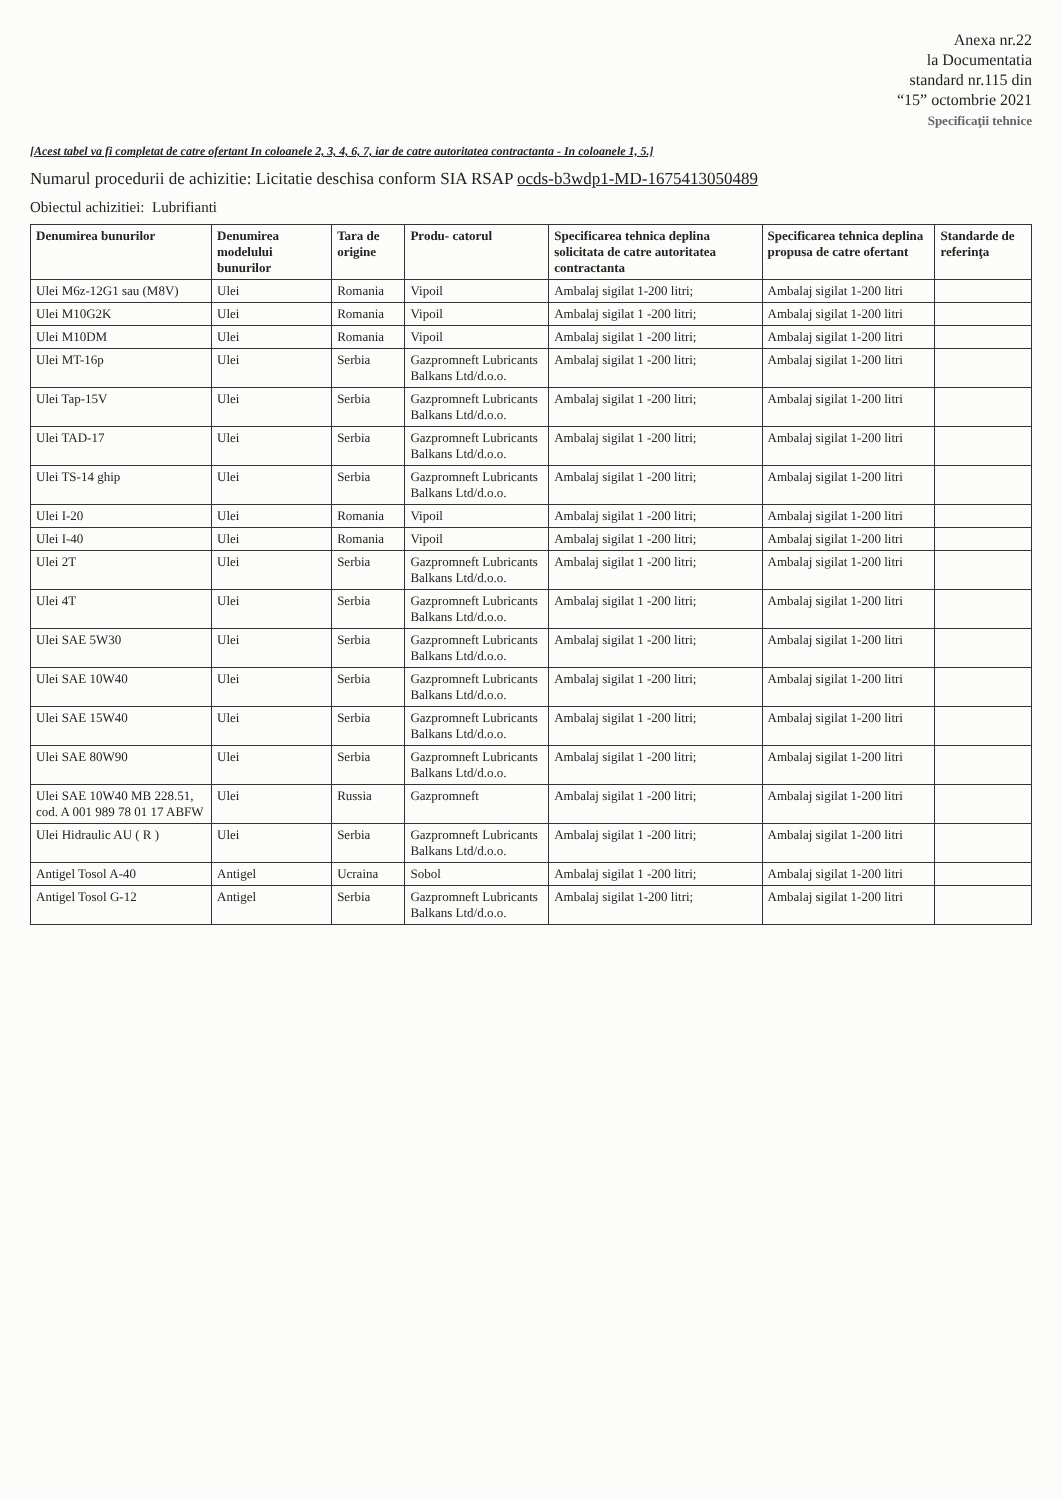Anexa nr.22
la Documentatia
standard nr.115 din
“15” octombrie 2021
Specificaţii tehnice
[Acest tabel va fi completat de catre ofertant In coloanele 2, 3, 4, 6, 7, iar de catre autoritatea contractanta - In coloanele 1, 5.]
Numarul procedurii de achizitie: Licitatie deschisa conform SIA RSAP ocds-b3wdp1-MD-1675413050489
Obiectul achizitiei: Lubrifianti
| Denumirea bunurilor | Denumirea modelului bunurilor | Tara de origine | Produ- catorul | Specificarea tehnica deplina solicitata de catre autoritatea contractanta | Specificarea tehnica deplina propusa de catre ofertant | Standarde de referinţa |
| --- | --- | --- | --- | --- | --- | --- |
| Ulei M6z-12G1 sau (M8V) | Ulei | Romania | Vipoil | Ambalaj sigilat 1-200 litri; | Ambalaj sigilat 1-200 litri | |
| Ulei M10G2K | Ulei | Romania | Vipoil | Ambalaj sigilat 1 -200 litri; | Ambalaj sigilat 1-200 litri | |
| Ulei M10DM | Ulei | Romania | Vipoil | Ambalaj sigilat 1 -200 litri; | Ambalaj sigilat 1-200 litri | |
| Ulei MT-16p | Ulei | Serbia | Gazpromneft Lubricants Balkans Ltd/d.o.o. | Ambalaj sigilat 1 -200 litri; | Ambalaj sigilat 1-200 litri | |
| Ulei Tap-15V | Ulei | Serbia | Gazpromneft Lubricants Balkans Ltd/d.o.o. | Ambalaj sigilat 1 -200 litri; | Ambalaj sigilat 1-200 litri | |
| Ulei TAD-17 | Ulei | Serbia | Gazpromneft Lubricants Balkans Ltd/d.o.o. | Ambalaj sigilat 1 -200 litri; | Ambalaj sigilat 1-200 litri | |
| Ulei TS-14 ghip | Ulei | Serbia | Gazpromneft Lubricants Balkans Ltd/d.o.o. | Ambalaj sigilat 1 -200 litri; | Ambalaj sigilat 1-200 litri | |
| Ulei I-20 | Ulei | Romania | Vipoil | Ambalaj sigilat 1 -200 litri; | Ambalaj sigilat 1-200 litri | |
| Ulei I-40 | Ulei | Romania | Vipoil | Ambalaj sigilat 1 -200 litri; | Ambalaj sigilat 1-200 litri | |
| Ulei 2T | Ulei | Serbia | Gazpromneft Lubricants Balkans Ltd/d.o.o. | Ambalaj sigilat 1 -200 litri; | Ambalaj sigilat 1-200 litri | |
| Ulei 4T | Ulei | Serbia | Gazpromneft Lubricants Balkans Ltd/d.o.o. | Ambalaj sigilat 1 -200 litri; | Ambalaj sigilat 1-200 litri | |
| Ulei SAE 5W30 | Ulei | Serbia | Gazpromneft Lubricants Balkans Ltd/d.o.o. | Ambalaj sigilat 1 -200 litri; | Ambalaj sigilat 1-200 litri | |
| Ulei SAE 10W40 | Ulei | Serbia | Gazpromneft Lubricants Balkans Ltd/d.o.o. | Ambalaj sigilat 1 -200 litri; | Ambalaj sigilat 1-200 litri | |
| Ulei SAE 15W40 | Ulei | Serbia | Gazpromneft Lubricants Balkans Ltd/d.o.o. | Ambalaj sigilat 1 -200 litri; | Ambalaj sigilat 1-200 litri | |
| Ulei SAE 80W90 | Ulei | Serbia | Gazpromneft Lubricants Balkans Ltd/d.o.o. | Ambalaj sigilat 1 -200 litri; | Ambalaj sigilat 1-200 litri | |
| Ulei SAE 10W40 MB 228.51, cod. A 001 989 78 01 17 ABFW | Ulei | Russia | Gazpromneft | Ambalaj sigilat 1 -200 litri; | Ambalaj sigilat 1-200 litri | |
| Ulei Hidraulic AU ( R ) | Ulei | Serbia | Gazpromneft Lubricants Balkans Ltd/d.o.o. | Ambalaj sigilat 1 -200 litri; | Ambalaj sigilat 1-200 litri | |
| Antigel Tosol A-40 | Antigel | Ucraina | Sobol | Ambalaj sigilat 1 -200 litri; | Ambalaj sigilat 1-200 litri | |
| Antigel Tosol G-12 | Antigel | Serbia | Gazpromneft Lubricants Balkans Ltd/d.o.o. | Ambalaj sigilat 1-200 litri; | Ambalaj sigilat 1-200 litri | |